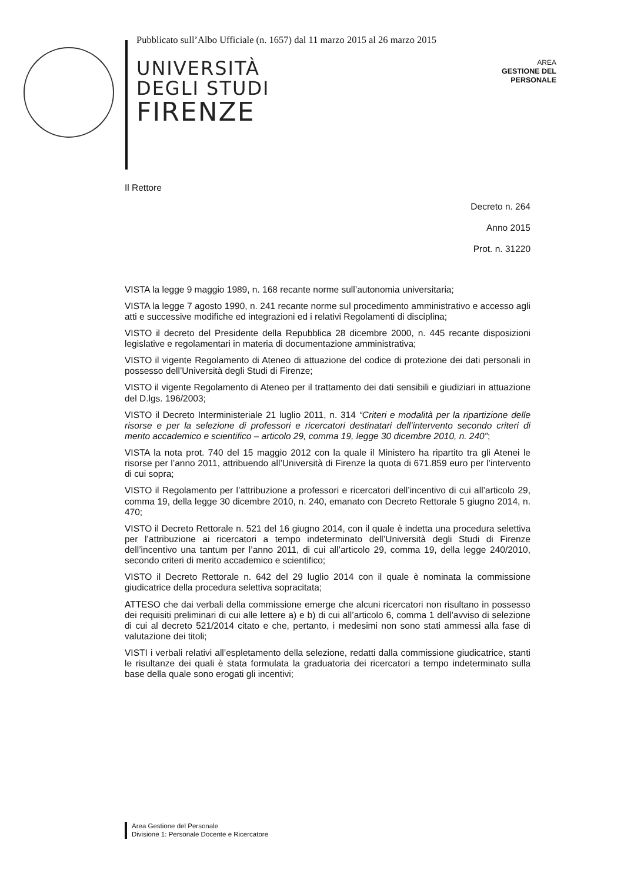Pubblicato sull’Albo Ufficiale (n. 1657) dal 11 marzo 2015 al 26 marzo 2015
UNIVERSITÀ
DEGLI STUDI
FIRENZE
AREA
GESTIONE DEL
PERSONALE
Il Rettore
Decreto n. 264
Anno 2015
Prot. n. 31220
VISTA la legge 9 maggio 1989, n. 168 recante norme sull’autonomia universitaria;
VISTA la legge 7 agosto 1990, n. 241 recante norme sul procedimento amministrativo e accesso agli atti e successive modifiche ed integrazioni ed i relativi Regolamenti di disciplina;
VISTO il decreto del Presidente della Repubblica 28 dicembre 2000, n. 445 recante disposizioni legislative e regolamentari in materia di documentazione amministrativa;
VISTO il vigente Regolamento di Ateneo di attuazione del codice di protezione dei dati personali in possesso dell’Università degli Studi di Firenze;
VISTO il vigente Regolamento di Ateneo per il trattamento dei dati sensibili e giudiziari in attuazione del D.lgs. 196/2003;
VISTO il Decreto Interministeriale 21 luglio 2011, n. 314 “Criteri e modalità per la ripartizione delle risorse e per la selezione di professori e ricercatori destinatari dell’intervento secondo criteri di merito accademico e scientifico – articolo 29, comma 19, legge 30 dicembre 2010, n. 240”;
VISTA la nota prot. 740 del 15 maggio 2012 con la quale il Ministero ha ripartito tra gli Atenei le risorse per l’anno 2011, attribuendo all’Università di Firenze la quota di 671.859 euro per l’intervento di cui sopra;
VISTO il Regolamento per l’attribuzione a professori e ricercatori dell’incentivo di cui all’articolo 29, comma 19, della legge 30 dicembre 2010, n. 240, emanato con Decreto Rettorale 5 giugno 2014, n. 470;
VISTO il Decreto Rettorale n. 521 del 16 giugno 2014, con il quale è indetta una procedura selettiva per l’attribuzione ai ricercatori a tempo indeterminato dell’Università degli Studi di Firenze dell’incentivo una tantum per l’anno 2011, di cui all’articolo 29, comma 19, della legge 240/2010, secondo criteri di merito accademico e scientifico;
VISTO il Decreto Rettorale n. 642 del 29 luglio 2014 con il quale è nominata la commissione giudicatrice della procedura selettiva sopracitata;
ATTESO che dai verbali della commissione emerge che alcuni ricercatori non risultano in possesso dei requisiti preliminari di cui alle lettere a) e b) di cui all’articolo 6, comma 1 dell’avviso di selezione di cui al decreto 521/2014 citato e che, pertanto, i medesimi non sono stati ammessi alla fase di valutazione dei titoli;
VISTI i verbali relativi all’espletamento della selezione, redatti dalla commissione giudicatrice, stanti le risultanze dei quali è stata formulata la graduatoria dei ricercatori a tempo indeterminato sulla base della quale sono erogati gli incentivi;
Area Gestione del Personale
Divisione 1: Personale Docente e Ricercatore